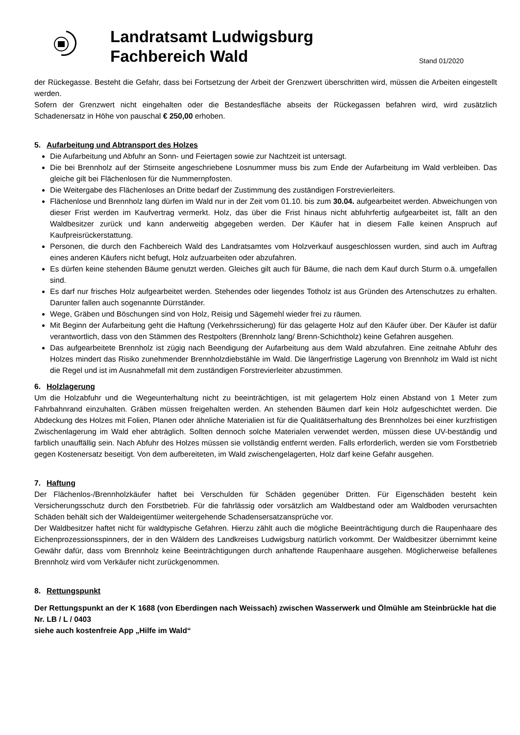Landratsamt Ludwigsburg
Fachbereich Wald
Stand 01/2020
der Rückegasse. Besteht die Gefahr, dass bei Fortsetzung der Arbeit der Grenzwert überschritten wird, müssen die Arbeiten eingestellt werden.
Sofern der Grenzwert nicht eingehalten oder die Bestandesfläche abseits der Rückegassen befahren wird, wird zusätzlich Schadenersatz in Höhe von pauschal € 250,00 erhoben.
5. Aufarbeitung und Abtransport des Holzes
Die Aufarbeitung und Abfuhr an Sonn- und Feiertagen sowie zur Nachtzeit ist untersagt.
Die bei Brennholz auf der Stirnseite angeschriebene Losnummer muss bis zum Ende der Aufarbeitung im Wald verbleiben. Das gleiche gilt bei Flächenlosen für die Nummernpfosten.
Die Weitergabe des Flächenloses an Dritte bedarf der Zustimmung des zuständigen Forstrevierleiters.
Flächenlose und Brennholz lang dürfen im Wald nur in der Zeit vom 01.10. bis zum 30.04. aufgearbeitet werden. Abweichungen von dieser Frist werden im Kaufvertrag vermerkt. Holz, das über die Frist hinaus nicht abfuhrfertig aufgearbeitet ist, fällt an den Waldbesitzer zurück und kann anderweitig abgegeben werden. Der Käufer hat in diesem Falle keinen Anspruch auf Kaufpreisrückerstattung.
Personen, die durch den Fachbereich Wald des Landratsamtes vom Holzverkauf ausgeschlossen wurden, sind auch im Auftrag eines anderen Käufers nicht befugt, Holz aufzuarbeiten oder abzufahren.
Es dürfen keine stehenden Bäume genutzt werden. Gleiches gilt auch für Bäume, die nach dem Kauf durch Sturm o.ä. umgefallen sind.
Es darf nur frisches Holz aufgearbeitet werden. Stehendes oder liegendes Totholz ist aus Gründen des Artenschutzes zu erhalten. Darunter fallen auch sogenannte Dürrständer.
Wege, Gräben und Böschungen sind von Holz, Reisig und Sägemehl wieder frei zu räumen.
Mit Beginn der Aufarbeitung geht die Haftung (Verkehrssicherung) für das gelagerte Holz auf den Käufer über. Der Käufer ist dafür verantwortlich, dass von den Stämmen des Restpolters (Brennholz lang/ Brenn-Schichtholz) keine Gefahren ausgehen.
Das aufgearbeitete Brennholz ist zügig nach Beendigung der Aufarbeitung aus dem Wald abzufahren. Eine zeitnahe Abfuhr des Holzes mindert das Risiko zunehmender Brennholzdiebstähle im Wald. Die längerfristige Lagerung von Brennholz im Wald ist nicht die Regel und ist im Ausnahmefall mit dem zuständigen Forstrevierleiter abzustimmen.
6. Holzlagerung
Um die Holzabfuhr und die Wegeunterhaltung nicht zu beeinträchtigen, ist mit gelagertem Holz einen Abstand von 1 Meter zum Fahrbahnrand einzuhalten. Gräben müssen freigehalten werden. An stehenden Bäumen darf kein Holz aufgeschichtet werden. Die Abdeckung des Holzes mit Folien, Planen oder ähnliche Materialien ist für die Qualitätserhaltung des Brennholzes bei einer kurzfristigen Zwischenlagerung im Wald eher abträglich. Sollten dennoch solche Materialen verwendet werden, müssen diese UV-beständig und farblich unauffällig sein. Nach Abfuhr des Holzes müssen sie vollständig entfernt werden. Falls erforderlich, werden sie vom Forstbetrieb gegen Kostenersatz beseitigt. Von dem aufbereiteten, im Wald zwischengelagerten, Holz darf keine Gefahr ausgehen.
7. Haftung
Der Flächenlos-/Brennholzkäufer haftet bei Verschulden für Schäden gegenüber Dritten. Für Eigenschäden besteht kein Versicherungsschutz durch den Forstbetrieb. Für die fahrlässig oder vorsätzlich am Waldbestand oder am Waldboden verursachten Schäden behält sich der Waldeigentümer weitergehende Schadensersatzansprüche vor.
Der Waldbesitzer haftet nicht für waldtypische Gefahren. Hierzu zählt auch die mögliche Beeinträchtigung durch die Raupenhaare des Eichenprozessionsspinners, der in den Wäldern des Landkreises Ludwigsburg natürlich vorkommt. Der Waldbesitzer übernimmt keine Gewähr dafür, dass vom Brennholz keine Beeinträchtigungen durch anhaftende Raupenhaare ausgehen. Möglicherweise befallenes Brennholz wird vom Verkäufer nicht zurückgenommen.
8. Rettungspunkt
Der Rettungspunkt an der K 1688 (von Eberdingen nach Weissach) zwischen Wasserwerk und Ölmühle am Steinbrückle hat die Nr. LB / L / 0403
siehe auch kostenfreie App „Hilfe im Wald“